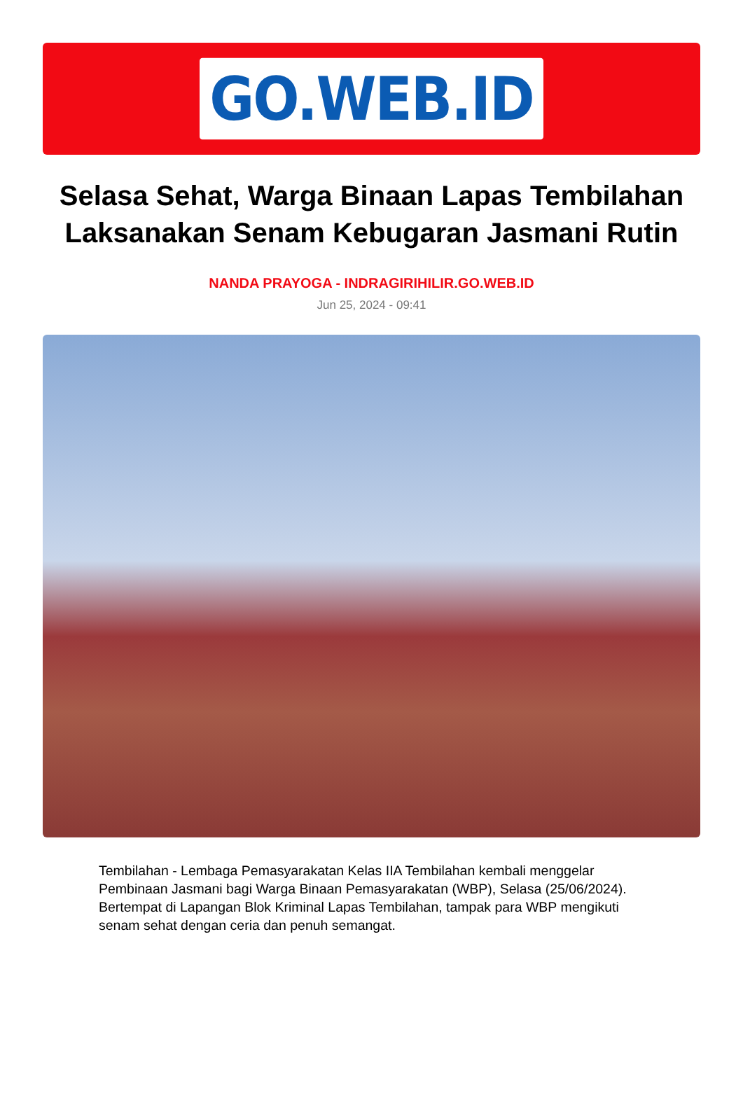GO.WEB.ID
Selasa Sehat, Warga Binaan Lapas Tembilahan Laksanakan Senam Kebugaran Jasmani Rutin
NANDA PRAYOGA - INDRAGIRIHILIR.GO.WEB.ID
Jun 25, 2024 - 09:41
Tembilahan - Lembaga Pemasyarakatan Kelas IIA Tembilahan kembali menggelar Pembinaan Jasmani bagi Warga Binaan Pemasyarakatan (WBP), Selasa (25/06/2024). Bertempat di Lapangan Blok Kriminal Lapas Tembilahan, tampak para WBP mengikuti senam sehat dengan ceria dan penuh semangat.